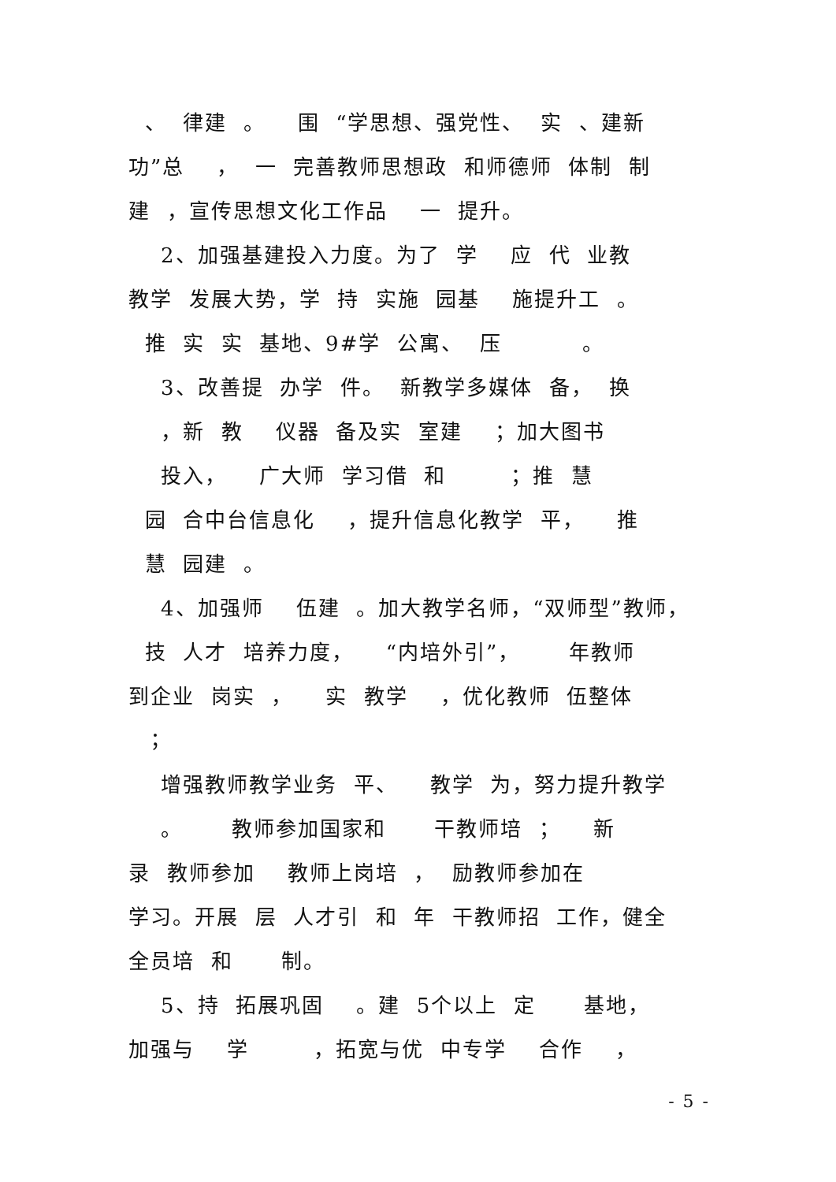、 律建 。 围 “学思想、强党性、 实 、建新
功”总 ， 一 完善教师思想政 和师德师 体制 制
建 ，宣传思想文化工作品 一 提升。
2、加强基建投入力度。为了 学 应 代 业教
教学 发展大势，学 持 实施 园基 施提升工 。
推 实 实 基地、9#学 公寓、 压 。
3、改善提 办学 件。 新教学多媒体 备， 换
，新 教 仪器 备及实 室建 ；加大图书
投入， 广大师 学习借 和 ；推 慧
园 合中台信息化 ，提升信息化教学 平， 推
慧 园建 。
4、加强师 伍建 。加大教学名师，“双师型”教师，
技 人才 培养力度， “内培外引”， 年教师
到企业 岗实 ， 实 教学 ，优化教师 伍整体
；
增强教师教学业务 平、 教学 为，努力提升教学
。 教师参加国家和 干教师培 ； 新
录 教师参加 教师上岗培 ， 励教师参加在
学习。开展 层 人才引 和 年 干教师招 工作，健全
全员培 和 制。
5、持 拓展巩固 。建 5个以上 定 基地，
加强与 学 ，拓宽与优 中专学 合作 ，
- 5 -